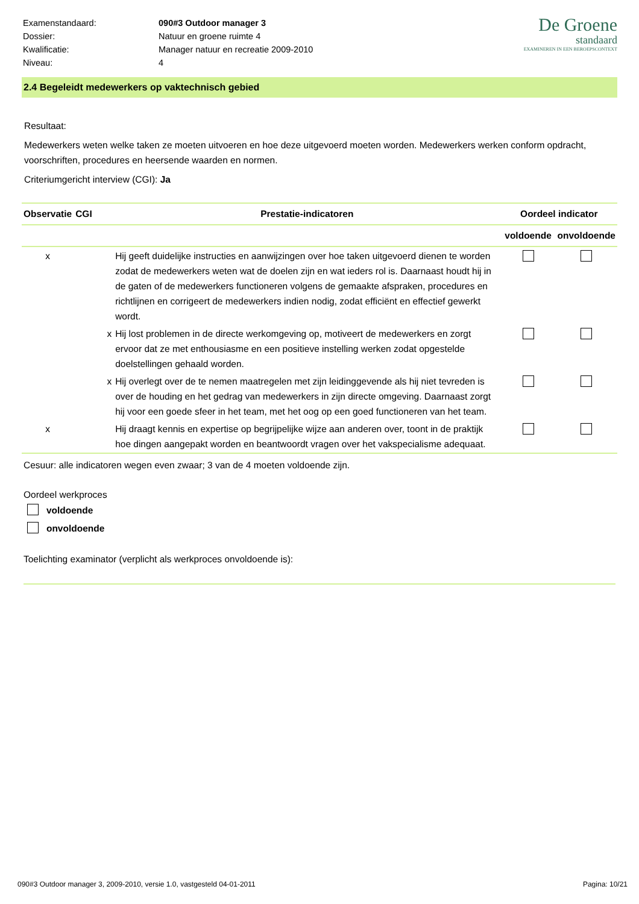| Examenstandaard: | 090#3 Outdoor manager 3 |
| Dossier: | Natuur en groene ruimte 4 |
| Kwalificatie: | Manager natuur en recreatie 2009-2010 |
| Niveau: | 4 |
De Groene
standaard
EXAMINEREN IN EEN BEROEPSCONTEXT
2.4 Begeleidt medewerkers op vaktechnisch gebied
Resultaat:
Medewerkers weten welke taken ze moeten uitvoeren en hoe deze uitgevoerd moeten worden. Medewerkers werken conform opdracht, voorschriften, procedures en heersende waarden en normen.
Criteriumgericht interview (CGI): Ja
| Observatie | CGI | Prestatie-indicatoren | Oordeel indicator | |
| --- | --- | --- | --- | --- |
| | | | voldoende | onvoldoende |
| x | | Hij geeft duidelijke instructies en aanwijzingen over hoe taken uitgevoerd dienen te worden zodat de medewerkers weten wat de doelen zijn en wat ieders rol is. Daarnaast houdt hij in de gaten of de medewerkers functioneren volgens de gemaakte afspraken, procedures en richtlijnen en corrigeert de medewerkers indien nodig, zodat efficiënt en effectief gewerkt wordt. | | |
| | x | Hij lost problemen in de directe werkomgeving op, motiveert de medewerkers en zorgt ervoor dat ze met enthousiasme en een positieve instelling werken zodat opgestelde doelstellingen gehaald worden. | | |
| | x | Hij overlegt over de te nemen maatregelen met zijn leidinggevende als hij niet tevreden is over de houding en het gedrag van medewerkers in zijn directe omgeving. Daarnaast zorgt hij voor een goede sfeer in het team, met het oog op een goed functioneren van het team. | | |
| x | | Hij draagt kennis en expertise op begrijpelijke wijze aan anderen over, toont in de praktijk hoe dingen aangepakt worden en beantwoordt vragen over het vakspecialisme adequaat. | | |
Cesuur: alle indicatoren wegen even zwaar; 3 van de 4 moeten voldoende zijn.
Oordeel werkproces
voldoende
onvoldoende
Toelichting examinator (verplicht als werkproces onvoldoende is):
090#3 Outdoor manager 3, 2009-2010, versie 1.0, vastgesteld 04-01-2011 Pagina: 10/21